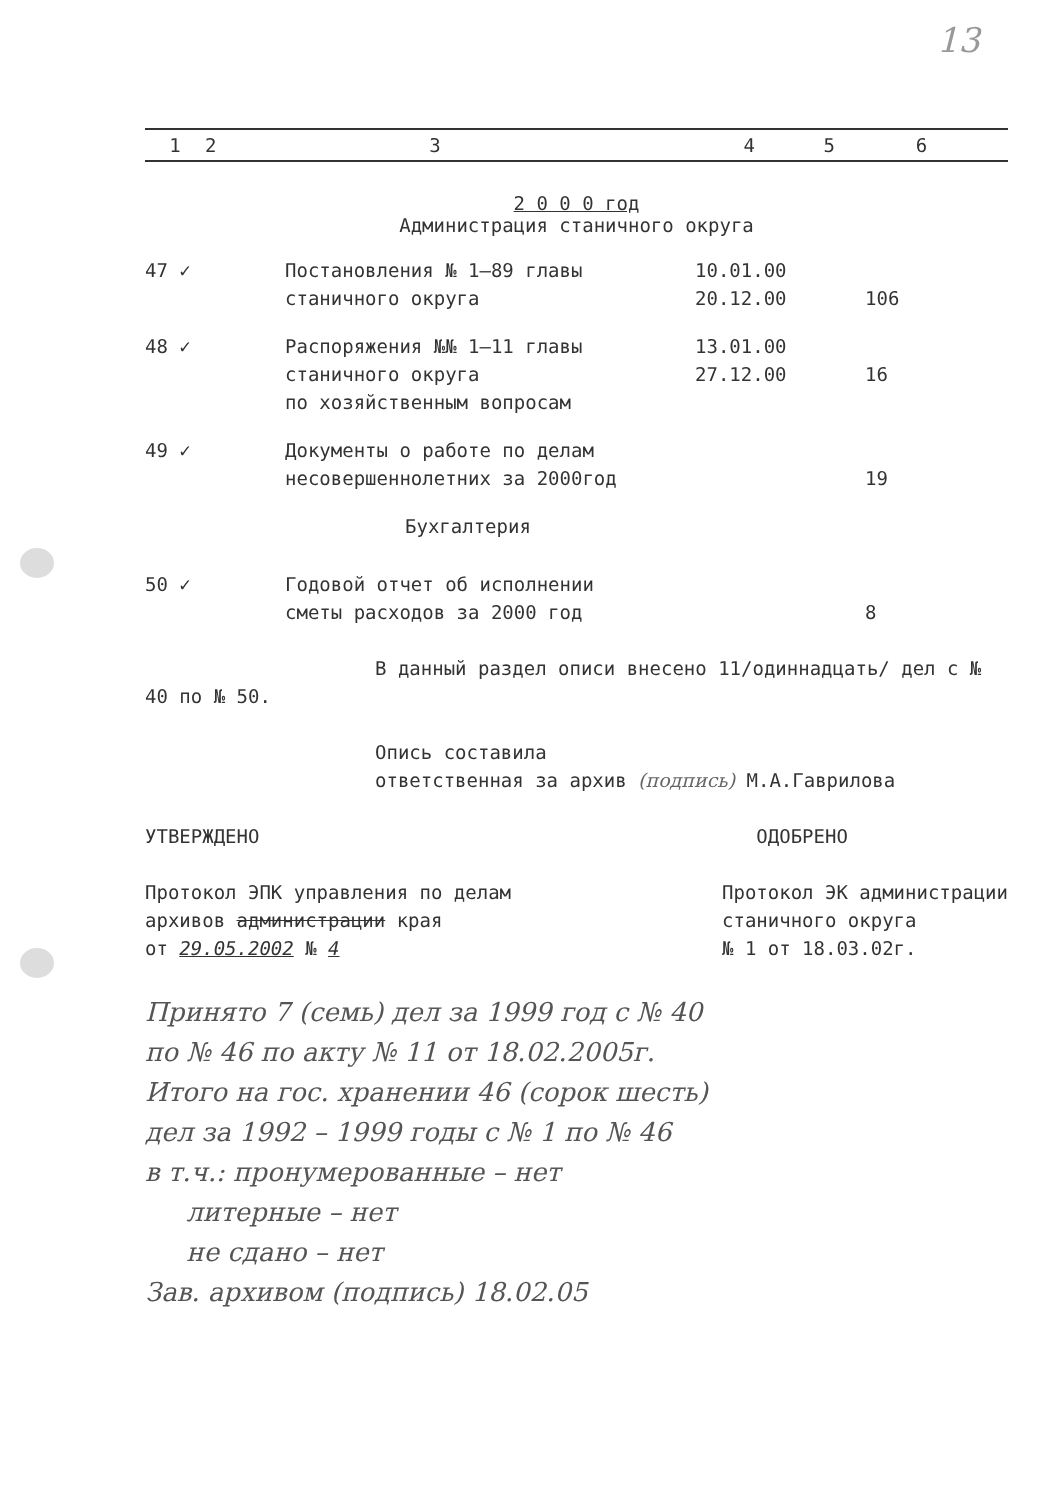13
| 1 | 2 | 3 | 4 | 5 | 6 |
2 0 0 0 год
Администрация станичного округа
| 47 ✓ | Постановления № 1–89 главы станичного округа | 10.01.00 20.12.00 | 106 |
| 48 ✓ | Распоряжения №№ 1–11 главы станичного округа по хозяйственным вопросам | 13.01.00 27.12.00 | 16 |
| 49 ✓ | Документы о работе по делам несовершеннолетних за 2000год | | 19 |
| Бухгалтерия | | | |
| 50 ✓ | Годовой отчет об исполнении сметы расходов за 2000 год | | 8 |
В данный раздел описи внесено 11/одиннадцать/ дел с № 40 по № 50.
Опись составила
ответственная за архив (подпись) М.А.Гаврилова
УТВЕРЖДЕНО
Протокол ЭПК управления по делам
архивов администрации края
от 29.05.2002 № 4
ОДОБРЕНО
Протокол ЭК администрации
станичного округа
№ 1 от 18.03.02г.
Принято 7 (семь) дел за 1999 год с № 40
по № 46 по акту № 11 от 18.02.2005г.
Итого на гос. хранении 46 (сорок шесть)
дел за 1992 – 1999 годы с № 1 по № 46
в т.ч.: пронумерованные – нет
литерные – нет
не сдано – нет
Зав. архивом (подпись) 18.02.05